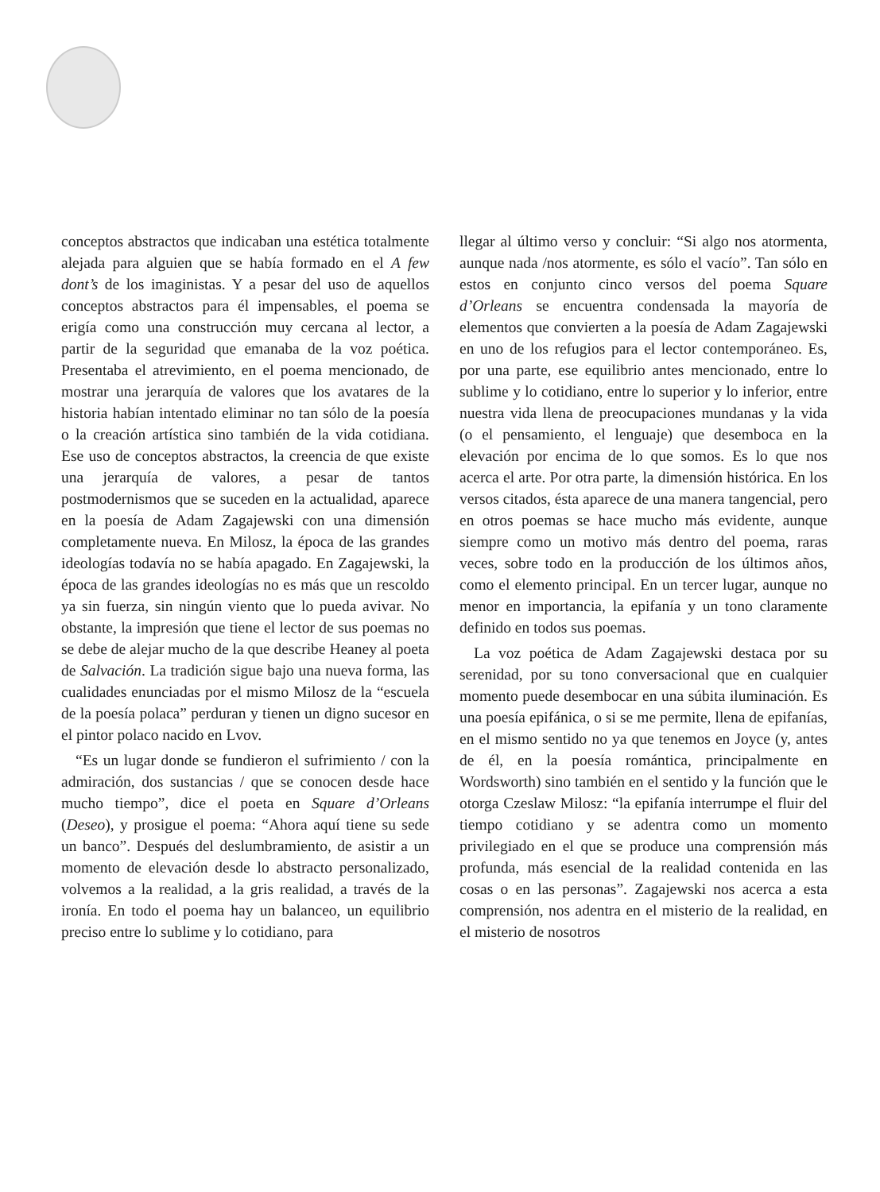conceptos abstractos que indicaban una estética totalmente alejada para alguien que se había formado en el A few dont’s de los imaginistas. Y a pesar del uso de aquellos conceptos abstractos para él impensables, el poema se erigía como una construcción muy cercana al lector, a partir de la seguridad que emanaba de la voz poética. Presentaba el atrevimiento, en el poema mencionado, de mostrar una jerarquía de valores que los avatares de la historia habían intentado eliminar no tan sólo de la poesía o la creación artística sino también de la vida cotidiana. Ese uso de conceptos abstractos, la creencia de que existe una jerarquía de valores, a pesar de tantos postmodernismos que se suceden en la actualidad, aparece en la poesía de Adam Zagajewski con una dimensión completamente nueva. En Milosz, la época de las grandes ideologías todavía no se había apagado. En Zagajewski, la época de las grandes ideologías no es más que un rescoldo ya sin fuerza, sin ningún viento que lo pueda avivar. No obstante, la impresión que tiene el lector de sus poemas no se debe de alejar mucho de la que describe Heaney al poeta de Salvación. La tradición sigue bajo una nueva forma, las cualidades enunciadas por el mismo Milosz de la “escuela de la poesía polaca” perduran y tienen un digno sucesor en el pintor polaco nacido en Lvov.
“Es un lugar donde se fundieron el sufrimiento / con la admiración, dos sustancias / que se conocen desde hace mucho tiempo”, dice el poeta en Square d’Orleans (Deseo), y prosigue el poema: “Ahora aquí tiene su sede un banco”. Después del deslumbramiento, de asistir a un momento de elevación desde lo abstracto personalizado, volvemos a la realidad, a la gris realidad, a través de la ironía. En todo el poema hay un balanceo, un equilibrio preciso entre lo sublime y lo cotidiano, para
llegar al último verso y concluir: “Si algo nos atormenta, aunque nada /nos atormente, es sólo el vacío”. Tan sólo en estos en conjunto cinco versos del poema Square d’Orleans se encuentra condensada la mayoría de elementos que convierten a la poesía de Adam Zagajewski en uno de los refugios para el lector contemporáneo. Es, por una parte, ese equilibrio antes mencionado, entre lo sublime y lo cotidiano, entre lo superior y lo inferior, entre nuestra vida llena de preocupaciones mundanas y la vida (o el pensamiento, el lenguaje) que desemboca en la elevación por encima de lo que somos. Es lo que nos acerca el arte. Por otra parte, la dimensión histórica. En los versos citados, ésta aparece de una manera tangencial, pero en otros poemas se hace mucho más evidente, aunque siempre como un motivo más dentro del poema, raras veces, sobre todo en la producción de los últimos años, como el elemento principal. En un tercer lugar, aunque no menor en importancia, la epifanía y un tono claramente definido en todos sus poemas.
La voz poética de Adam Zagajewski destaca por su serenidad, por su tono conversacional que en cualquier momento puede desembocar en una súbita iluminación. Es una poesía epifánica, o si se me permite, llena de epifanías, en el mismo sentido no ya que tenemos en Joyce (y, antes de él, en la poesía romántica, principalmente en Wordsworth) sino también en el sentido y la función que le otorga Czeslaw Milosz: “la epifanía interrumpe el fluir del tiempo cotidiano y se adentra como un momento privilegiado en el que se produce una comprensión más profunda, más esencial de la realidad contenida en las cosas o en las personas”. Zagajewski nos acerca a esta comprensión, nos adentra en el misterio de la realidad, en el misterio de nosotros